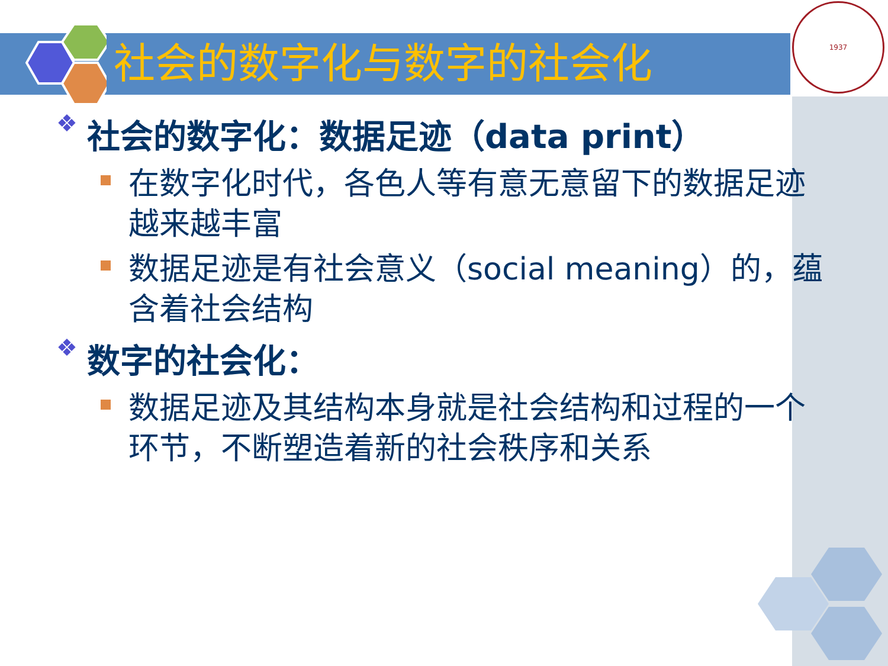社会的数字化与数字的社会化
1937
❖ 社会的数字化：数据足迹（data print）
在数字化时代，各色人等有意无意留下的数据足迹越来越丰富
数据足迹是有社会意义（social meaning）的，蕴含着社会结构
❖ 数字的社会化：
数据足迹及其结构本身就是社会结构和过程的一个环节，不断塑造着新的社会秩序和关系